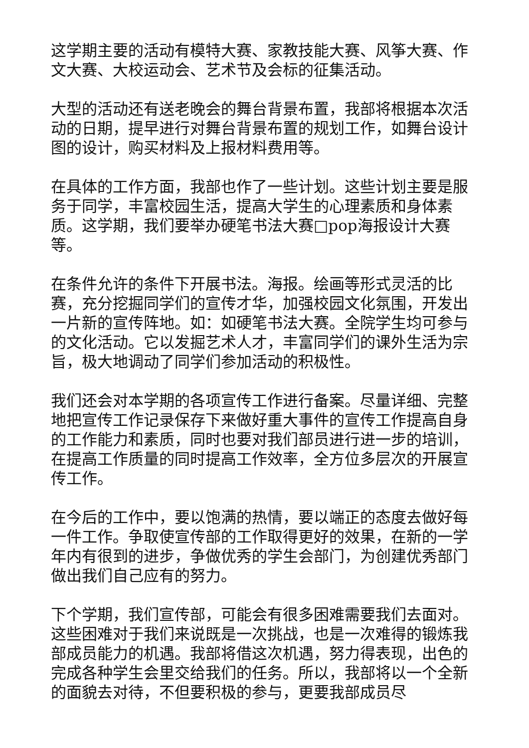这学期主要的活动有模特大赛、家教技能大赛、风筝大赛、作文大赛、大校运动会、艺术节及会标的征集活动。
大型的活动还有送老晚会的舞台背景布置，我部将根据本次活动的日期，提早进行对舞台背景布置的规划工作，如舞台设计图的设计，购买材料及上报材料费用等。
在具体的工作方面，我部也作了一些计划。这些计划主要是服务于同学，丰富校园生活，提高大学生的心理素质和身体素质。这学期，我们要举办硬笔书法大赛□pop海报设计大赛等。
在条件允许的条件下开展书法。海报。绘画等形式灵活的比赛，充分挖掘同学们的宣传才华，加强校园文化氛围，开发出一片新的宣传阵地。如：如硬笔书法大赛。全院学生均可参与的文化活动。它以发掘艺术人才，丰富同学们的课外生活为宗旨，极大地调动了同学们参加活动的积极性。
我们还会对本学期的各项宣传工作进行备案。尽量详细、完整地把宣传工作记录保存下来做好重大事件的宣传工作提高自身的工作能力和素质，同时也要对我们部员进行进一步的培训，在提高工作质量的同时提高工作效率，全方位多层次的开展宣传工作。
在今后的工作中，要以饱满的热情，要以端正的态度去做好每一件工作。争取使宣传部的工作取得更好的效果，在新的一学年内有很到的进步，争做优秀的学生会部门，为创建优秀部门做出我们自己应有的努力。
下个学期，我们宣传部，可能会有很多困难需要我们去面对。这些困难对于我们来说既是一次挑战，也是一次难得的锻炼我部成员能力的机遇。我部将借这次机遇，努力得表现，出色的完成各种学生会里交给我们的任务。所以，我部将以一个全新的面貌去对待，不但要积极的参与，更要我部成员尽